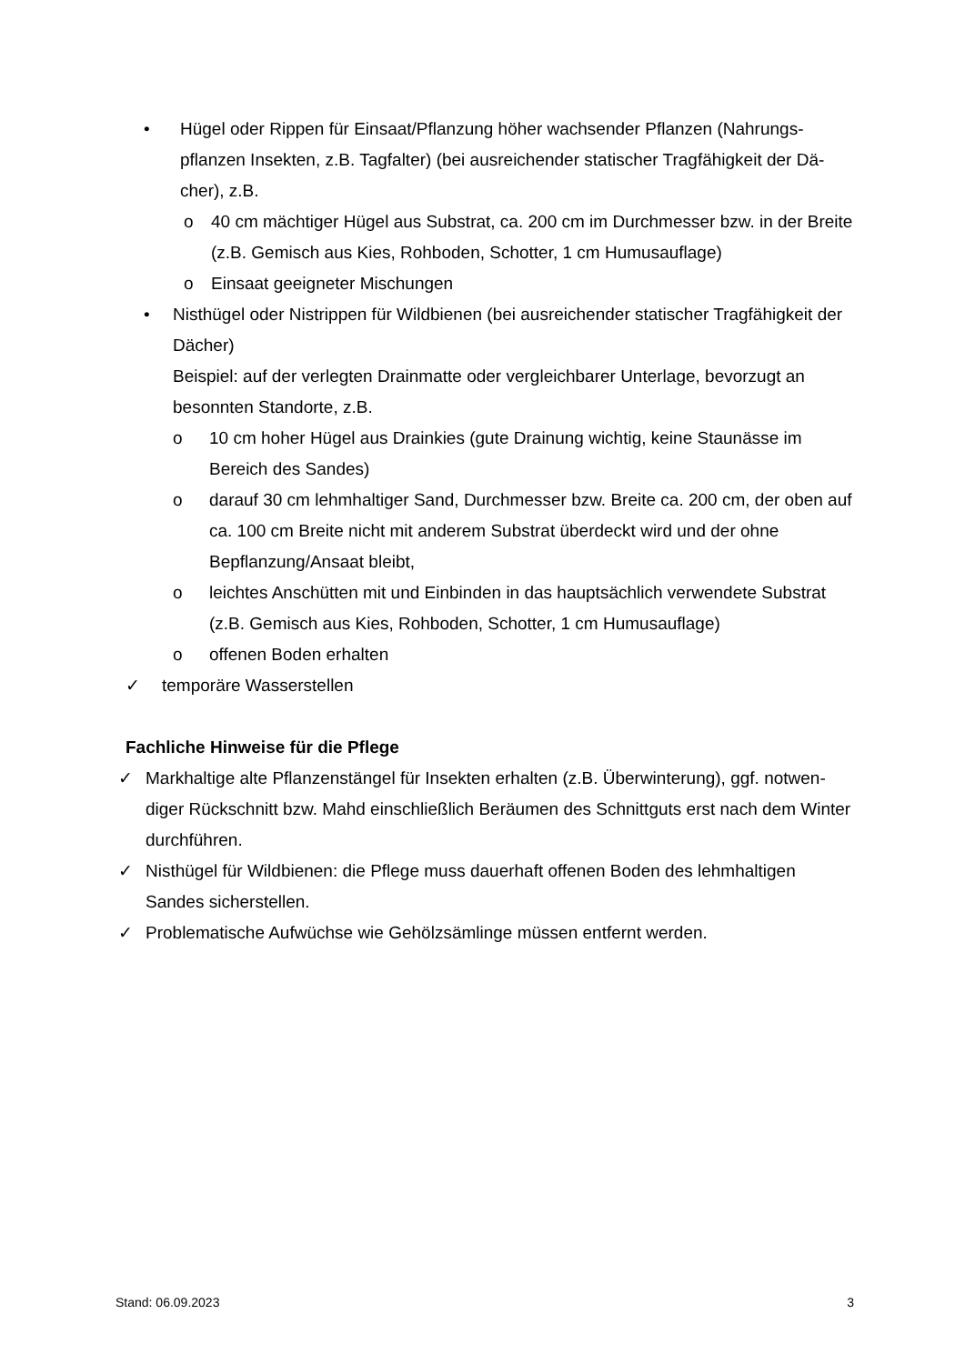• Hügel oder Rippen für Einsaat/Pflanzung höher wachsender Pflanzen (Nahrungs-pflanzen Insekten, z.B. Tagfalter) (bei ausreichender statischer Tragfähigkeit der Dä-cher), z.B.
o 40 cm mächtiger Hügel aus Substrat, ca. 200 cm im Durchmesser bzw. in der Breite (z.B. Gemisch aus Kies, Rohboden, Schotter, 1 cm Humusauflage)
o Einsaat geeigneter Mischungen
• Nisthügel oder Nistrippen für Wildbienen (bei ausreichender statischer Tragfähigkeit der Dächer)
Beispiel: auf der verlegten Drainmatte oder vergleichbarer Unterlage, bevorzugt an besonnten Standorte, z.B.
o 10 cm hoher Hügel aus Drainkies (gute Drainung wichtig, keine Staunässe im Bereich des Sandes)
o darauf 30 cm lehmhaltiger Sand, Durchmesser bzw. Breite ca. 200 cm, der oben auf ca. 100 cm Breite nicht mit anderem Substrat überdeckt wird und der ohne Bepflanzung/Ansaat bleibt,
o leichtes Anschütten mit und Einbinden in das hauptsächlich verwendete Substrat (z.B. Gemisch aus Kies, Rohboden, Schotter, 1 cm Humusauflage)
o offenen Boden erhalten
✓ temporäre Wasserstellen
Fachliche Hinweise für die Pflege
✓ Markhaltige alte Pflanzenstängel für Insekten erhalten (z.B. Überwinterung), ggf. notwen-diger Rückschnitt bzw. Mahd einschließlich Beräumen des Schnittguts erst nach dem Winter durchführen.
✓ Nisthügel für Wildbienen: die Pflege muss dauerhaft offenen Boden des lehmhaltigen Sandes sicherstellen.
✓ Problematische Aufwüchse wie Gehölzsämlinge müssen entfernt werden.
Stand: 06.09.2023 3